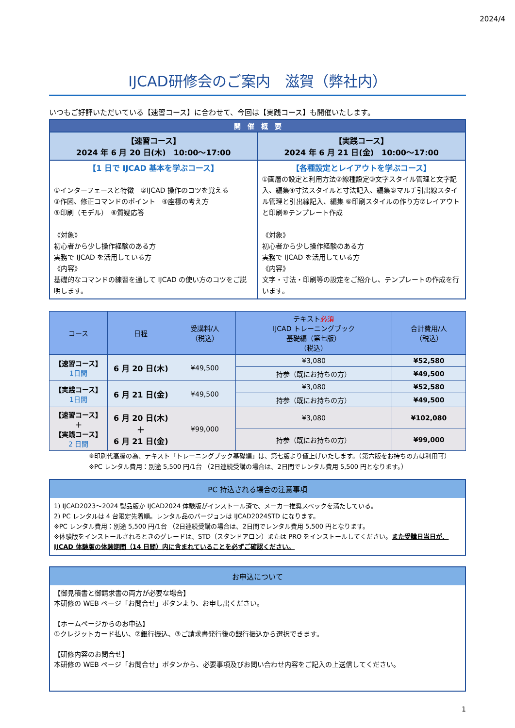2024/4
IJCAD研修会のご案内　滋賀（弊社内）
いつもご好評いただいている【速習コース】に合わせて、今回は【実践コース】も開催いたします。
| 開 催 概 要 | |
| 【速習コース】 2024 年 6 月 20 日(木) 10:00～17:00 | 【実践コース】 2024 年 6 月 21 日(金) 10:00～17:00 |
| 【1 日で IJCAD 基本を学ぶコース】 ①インターフェースと特徴 ②IJCAD 操作のコツを覚える ③作図、修正コマンドのポイント ④座標の考え方 ⑤印刷（モデル） ⑥質疑応答 《対象》 初心者から少し操作経験のある方 実務で IJCAD を活用している方 《内容》 基礎的なコマンドの練習を通して IJCAD の使い方のコツをご説明します。 | 【各種設定とレイアウトを学ぶコース】 ①画層の設定と利用方法②線種設定③文字スタイル管理と文字記入、編集④寸法スタイルと寸法記入、編集⑤マルチ引出線スタイル管理と引出線記入、編集 ⑥印刷スタイルの作り方⑦レイアウトと印刷⑧テンプレート作成 《対象》 初心者から少し操作経験のある方 実務で IJCAD を活用している方 《内容》 文字・寸法・印刷等の設定をご紹介し、テンプレートの作成を行います。 |
| コース | 日程 | 受講料/人 （税込） | テキスト 必須 IJCAD トレーニングブック 基礎編（第七版） （税込） | 合計費用/人 （税込） |
| --- | --- | --- | --- | --- |
| 【速習コース】 1日間 | 6 月 20 日(木) | ¥49,500 | ¥3,080 | ¥52,580 |
| | | | 持参（既にお持ちの方） | ¥49,500 |
| 【実践コース】 1日間 | 6 月 21 日(金) | ¥49,500 | ¥3,080 | ¥52,580 |
| | | | 持参（既にお持ちの方） | ¥49,500 |
| 【速習コース】 ＋ 【実践コース】 2 日間 | 6 月 20 日(木) ＋ 6 月 21 日(金) | ¥99,000 | ¥3,080 | ¥102,080 |
| | | | 持参（既にお持ちの方） | ¥99,000 |
※印刷代高騰の為、テキスト「トレーニングブック基礎編」は、第七版より値上げいたします。（第六版をお持ちの方は利用可）
※PC レンタル費用：別途 5,500 円/1台 （2日連続受講の場合は、2日間でレンタル費用 5,500 円となります。）
PC 持込される場合の注意事項
1) IJCAD2023～2024 製品版か IJCAD2024 体験版がインストール済で、メーカー推奨スペックを満たしている。
2) PC レンタルは 4 台限定先着順。レンタル品のバージョンは IJCAD2024STD になります。
※PC レンタル費用：別途 5,500 円/1台 （2日連続受講の場合は、2日間でレンタル費用 5,500 円となります。
※体験版をインストールされるときのグレードは、STD（スタンドアロン）または PRO をインストールしてください。また受講日当日が、IJCAD 体験版の体験期間（14 日間）内に含まれていることを必ずご確認ください。
お申込について
【御見積書と御請求書の両方が必要な場合】
本研修の WEB ページ「お問合せ」ボタンより、お申し出ください。
【ホームページからのお申込】
①クレジットカード払い、②銀行振込、③ご請求書発行後の銀行振込から選択できます。
【研修内容のお問合せ】
本研修の WEB ページ「お問合せ」ボタンから、必要事項及びお問い合わせ内容をご記入の上送信してください。
1